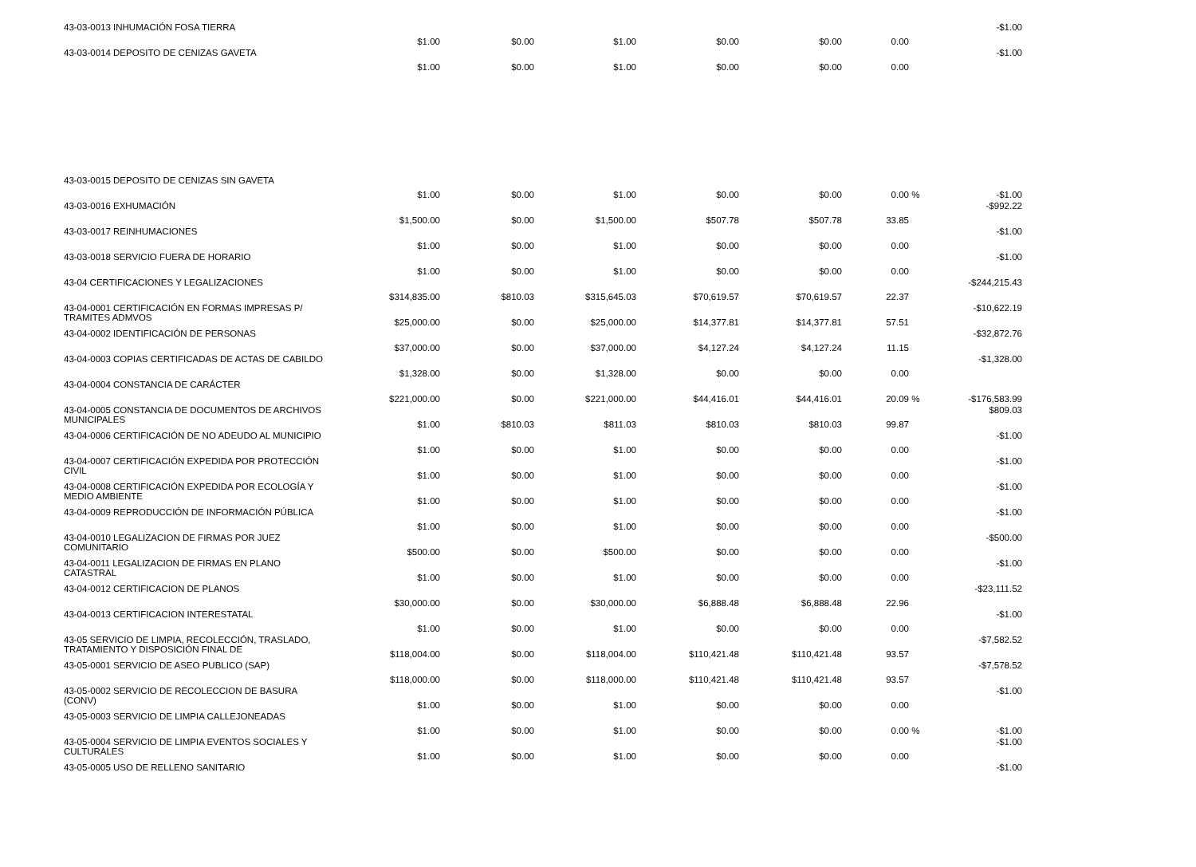| 43-03-0013 INHUMACIÓN FOSA TIERRA | $1.00 | $0.00 | $1.00 | $0.00 | $0.00 | 0.00 | | -$1.00 |
| 43-03-0014 DEPOSITO DE CENIZAS GAVETA | $1.00 | $0.00 | $1.00 | $0.00 | $0.00 | 0.00 | | -$1.00 |
| 43-03-0015 DEPOSITO DE CENIZAS SIN GAVETA | $1.00 | $0.00 | $1.00 | $0.00 | $0.00 | 0.00 | % | -$1.00 |
| 43-03-0016 EXHUMACIÓN | $1,500.00 | $0.00 | $1,500.00 | $507.78 | $507.78 | 33.85 | | -$992.22 |
| 43-03-0017 REINHUMACIONES | $1.00 | $0.00 | $1.00 | $0.00 | $0.00 | 0.00 | | -$1.00 |
| 43-03-0018 SERVICIO FUERA DE HORARIO | $1.00 | $0.00 | $1.00 | $0.00 | $0.00 | 0.00 | | -$1.00 |
| 43-04 CERTIFICACIONES Y LEGALIZACIONES | $314,835.00 | $810.03 | $315,645.03 | $70,619.57 | $70,619.57 | 22.37 | | -$244,215.43 |
| 43-04-0001 CERTIFICACIÓN EN FORMAS IMPRESAS P/ TRAMITES ADMVOS | $25,000.00 | $0.00 | $25,000.00 | $14,377.81 | $14,377.81 | 57.51 | | -$10,622.19 |
| 43-04-0002 IDENTIFICACIÓN DE PERSONAS | $37,000.00 | $0.00 | $37,000.00 | $4,127.24 | $4,127.24 | 11.15 | | -$32,872.76 |
| 43-04-0003 COPIAS CERTIFICADAS DE ACTAS DE CABILDO | $1,328.00 | $0.00 | $1,328.00 | $0.00 | $0.00 | 0.00 | | -$1,328.00 |
| 43-04-0004 CONSTANCIA DE CARÁCTER | $221,000.00 | $0.00 | $221,000.00 | $44,416.01 | $44,416.01 | 20.09 | % | -$176,583.99 |
| 43-04-0005 CONSTANCIA DE DOCUMENTOS DE ARCHIVOS MUNICIPALES | $1.00 | $810.03 | $811.03 | $810.03 | $810.03 | 99.87 | | $809.03 |
| 43-04-0006 CERTIFICACIÓN DE NO ADEUDO AL MUNICIPIO | $1.00 | $0.00 | $1.00 | $0.00 | $0.00 | 0.00 | | -$1.00 |
| 43-04-0007 CERTIFICACIÓN EXPEDIDA POR PROTECCIÓN CIVIL | $1.00 | $0.00 | $1.00 | $0.00 | $0.00 | 0.00 | | -$1.00 |
| 43-04-0008 CERTIFICACIÓN EXPEDIDA POR ECOLOGÍA Y MEDIO AMBIENTE | $1.00 | $0.00 | $1.00 | $0.00 | $0.00 | 0.00 | | -$1.00 |
| 43-04-0009 REPRODUCCIÓN DE INFORMACIÓN PÚBLICA | $1.00 | $0.00 | $1.00 | $0.00 | $0.00 | 0.00 | | -$1.00 |
| 43-04-0010 LEGALIZACION DE FIRMAS POR JUEZ COMUNITARIO | $500.00 | $0.00 | $500.00 | $0.00 | $0.00 | 0.00 | | -$500.00 |
| 43-04-0011 LEGALIZACION DE FIRMAS EN PLANO CATASTRAL | $1.00 | $0.00 | $1.00 | $0.00 | $0.00 | 0.00 | | -$1.00 |
| 43-04-0012 CERTIFICACION DE PLANOS | $30,000.00 | $0.00 | $30,000.00 | $6,888.48 | $6,888.48 | 22.96 | | -$23,111.52 |
| 43-04-0013 CERTIFICACION INTERESTATAL | $1.00 | $0.00 | $1.00 | $0.00 | $0.00 | 0.00 | | -$1.00 |
| 43-05 SERVICIO DE LIMPIA, RECOLECCIÓN, TRASLADO, TRATAMIENTO Y DISPOSICIÓN FINAL DE | $118,004.00 | $0.00 | $118,004.00 | $110,421.48 | $110,421.48 | 93.57 | | -$7,582.52 |
| 43-05-0001 SERVICIO DE ASEO PUBLICO (SAP) | $118,000.00 | $0.00 | $118,000.00 | $110,421.48 | $110,421.48 | 93.57 | | -$7,578.52 |
| 43-05-0002 SERVICIO DE RECOLECCION DE BASURA (CONV) | $1.00 | $0.00 | $1.00 | $0.00 | $0.00 | 0.00 | | -$1.00 |
| 43-05-0003 SERVICIO DE LIMPIA CALLEJONEADAS | $1.00 | $0.00 | $1.00 | $0.00 | $0.00 | 0.00 | % | -$1.00 |
| 43-05-0004 SERVICIO DE LIMPIA EVENTOS SOCIALES Y CULTURALES | $1.00 | $0.00 | $1.00 | $0.00 | $0.00 | 0.00 | | -$1.00 |
| 43-05-0005 USO DE RELLENO SANITARIO | | | | | | | | -$1.00 |